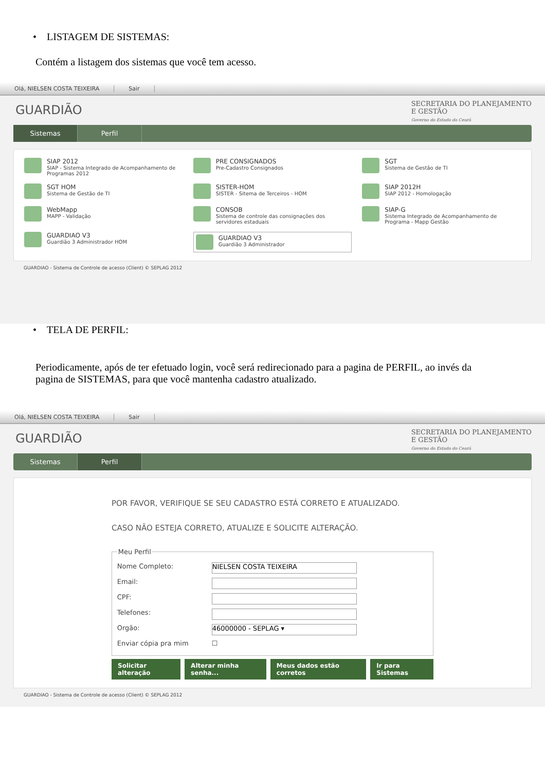• LISTAGEM DE SISTEMAS:
Contém a listagem dos sistemas que você tem acesso.
Olá, NIELSEN COSTA TEIXEIRA Sair
GUARDIÃO
SECRETARIA DO PLANEJAMENTO
E GESTÃO
Governo do Estado do Ceará
Sistemas Perfil
SIAP 2012
SIAP - Sistema Integrado de Acompanhamento de Programas 2012
PRE CONSIGNADOS
Pre-Cadastro Consignados
SGT
Sistema de Gestão de TI
SGT HOM
Sistema de Gestão de TI
SISTER-HOM
SISTER - Sitema de Terceiros - HOM
SIAP 2012H
SIAP 2012 - Homologação
WebMapp
MAPP - Validação
CONSOB
Sistema de controle das consignações dos servidores estaduais
SIAP-G
Sistema Integrado de Acompanhamento de Programa - Mapp Gestão
GUARDIAO V3
Guardião 3 Administrador HOM
GUARDIAO V3
Guardião 3 Administrador
GUARDIAO - Sistema de Controle de acesso (Client) © SEPLAG 2012
• TELA DE PERFIL:
Periodicamente, após de ter efetuado login, você será redirecionado para a pagina de PERFIL, ao invés da pagina de SISTEMAS, para que você mantenha cadastro atualizado.
Olá, NIELSEN COSTA TEIXEIRA Sair
GUARDIÃO
SECRETARIA DO PLANEJAMENTO
E GESTÃO
Governo do Estado do Ceará
Sistemas Perfil
POR FAVOR, VERIFIQUE SE SEU CADASTRO ESTÁ CORRETO E ATUALIZADO.
CASO NÃO ESTEJA CORRETO, ATUALIZE E SOLICITE ALTERAÇÃO.
Meu Perfil
Nome Completo:
NIELSEN COSTA TEIXEIRA
Email:
CPF:
Telefones:
Orgão:
46000000 - SEPLAG ▾
Enviar cópia pra mim ☐
Solicitar alteração Alterar minha senha... Meus dados estão corretos Ir para Sistemas
GUARDIAO - Sistema de Controle de acesso (Client) © SEPLAG 2012